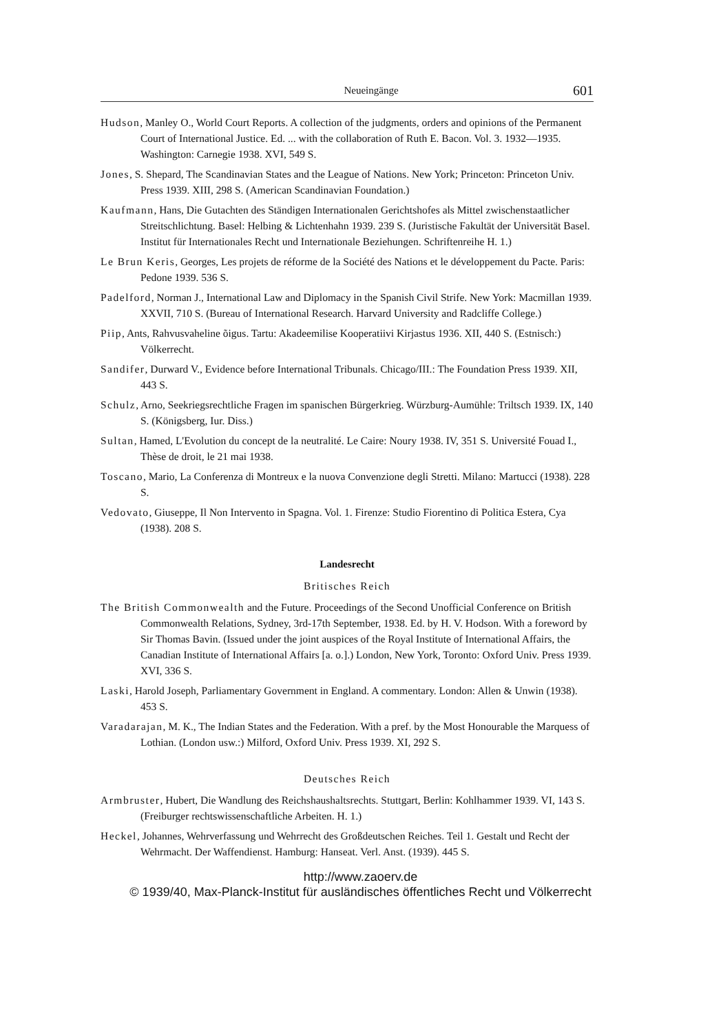Neueingänge 601
Hudson, Manley O., World Court Reports. A collection of the judgments, orders and opinions of the Permanent Court of International Justice. Ed. ... with the collaboration of Ruth E. Bacon. Vol. 3. 1932—1935. Washington: Carnegie 1938. XVI, 549 S.
Jones, S. Shepard, The Scandinavian States and the League of Nations. New York; Princeton: Princeton Univ. Press 1939. XIII, 298 S. (American Scandinavian Foundation.)
Kaufmann, Hans, Die Gutachten des Ständigen Internationalen Gerichtshofes als Mittel zwischenstaatlicher Streitschlichtung. Basel: Helbing & Lichtenhahn 1939. 239 S. (Juristische Fakultät der Universität Basel. Institut für Internationales Recht und Internationale Beziehungen. Schriftenreihe H. 1.)
Le Brun Keris, Georges, Les projets de réforme de la Société des Nations et le développement du Pacte. Paris: Pedone 1939. 536 S.
Padelford, Norman J., International Law and Diplomacy in the Spanish Civil Strife. New York: Macmillan 1939. XXVII, 710 S. (Bureau of International Research. Harvard University and Radcliffe College.)
Piip, Ants, Rahvusvaheline õigus. Tartu: Akadeemilise Kooperatiivi Kirjastus 1936. XII, 440 S. (Estnisch:) Völkerrecht.
Sandifer, Durward V., Evidence before International Tribunals. Chicago/III.: The Foundation Press 1939. XII, 443 S.
Schulz, Arno, Seekriegsrechtliche Fragen im spanischen Bürgerkrieg. Würzburg-Aumühle: Triltsch 1939. IX, 140 S. (Königsberg, Iur. Diss.)
Sultan, Hamed, L'Evolution du concept de la neutralité. Le Caire: Noury 1938. IV, 351 S. Université Fouad I., Thèse de droit, le 21 mai 1938.
Toscano, Mario, La Conferenza di Montreux e la nuova Convenzione degli Stretti. Milano: Martucci (1938). 228 S.
Vedovato, Giuseppe, Il Non Intervento in Spagna. Vol. 1. Firenze: Studio Fiorentino di Politica Estera, Cya (1938). 208 S.
Landesrecht
Britisches Reich
The British Commonwealth and the Future. Proceedings of the Second Unofficial Conference on British Commonwealth Relations, Sydney, 3rd-17th September, 1938. Ed. by H. V. Hodson. With a foreword by Sir Thomas Bavin. (Issued under the joint auspices of the Royal Institute of International Affairs, the Canadian Institute of International Affairs [a. o.].) London, New York, Toronto: Oxford Univ. Press 1939. XVI, 336 S.
Laski, Harold Joseph, Parliamentary Government in England. A commentary. London: Allen & Unwin (1938). 453 S.
Varadarajan, M. K., The Indian States and the Federation. With a pref. by the Most Honourable the Marquess of Lothian. (London usw.:) Milford, Oxford Univ. Press 1939. XI, 292 S.
Deutsches Reich
Armbruster, Hubert, Die Wandlung des Reichshaushaltsrechts. Stuttgart, Berlin: Kohlhammer 1939. VI, 143 S. (Freiburger rechtswissenschaftliche Arbeiten. H. 1.)
Heckel, Johannes, Wehrverfassung und Wehrrecht des Großdeutschen Reiches. Teil 1. Gestalt und Recht der Wehrmacht. Der Waffendienst. Hamburg: Hanseat. Verl. Anst. (1939). 445 S.
http://www.zaoerv.de
© 1939/40, Max-Planck-Institut für ausländisches öffentliches Recht und Völkerrecht